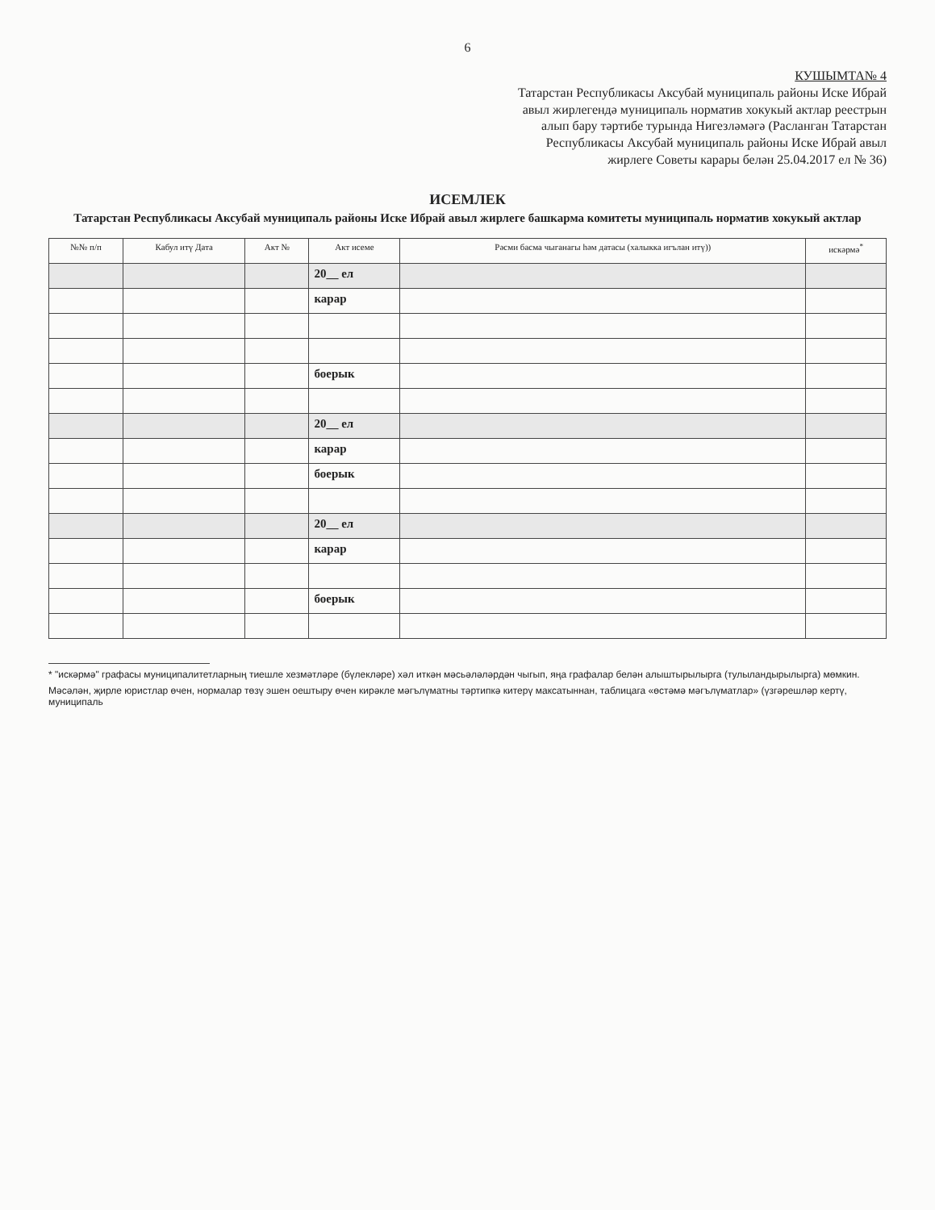6
КУШЫМТА№ 4
Татарстан Республикасы Аксубай муниципаль районы Иске Ибрай авыл жирлегендә муниципаль норматив хокукый актлар реестрын алып бару тәртибе турында Нигезләмәгә (Расланган Татарстан Республикасы Аксубай муниципаль районы Иске Ибрай авыл жирлеге Советы карары белән 25.04.2017 ел № 36)
ИСЕМЛЕК
Татарстан Республикасы Аксубай муниципаль районы Иске Ибрай авыл жирлеге башкарма комитеты муниципаль норматив хокукый актлар
| №№ п/п | Кабул итү Дата | Акт № | Акт исеме | Рәсми басма чыганагы һәм датасы (халыкка игълан итү)) | искәрмә<sup>*</sup> |
| --- | --- | --- | --- | --- | --- |
| | | | 20__ ел | | |
| | | | карар | | |
| | | | боерык | | |
| | | | 20__ ел | | |
| | | | карар | | |
| | | | боерык | | |
| | | | 20__ ел | | |
| | | | карар | | |
| | | | боерык | | |
* "искәрмә" графасы муниципалитетларның тиешле хезмәтләре (бүлекләре) хәл иткән мәсьәләләрдән чыгып, яңа графалар белән алыштырылырга (тулыландырылырга) мөмкин.
Мәсәлән, җирле юристлар өчен, нормалар төзү эшен оештыру өчен кирәкле мәгълүматны тәртипкә китерү максатыннан, таблицага «өстәмә мәгълүматлар» (үзгәрешләр кертү, муниципаль